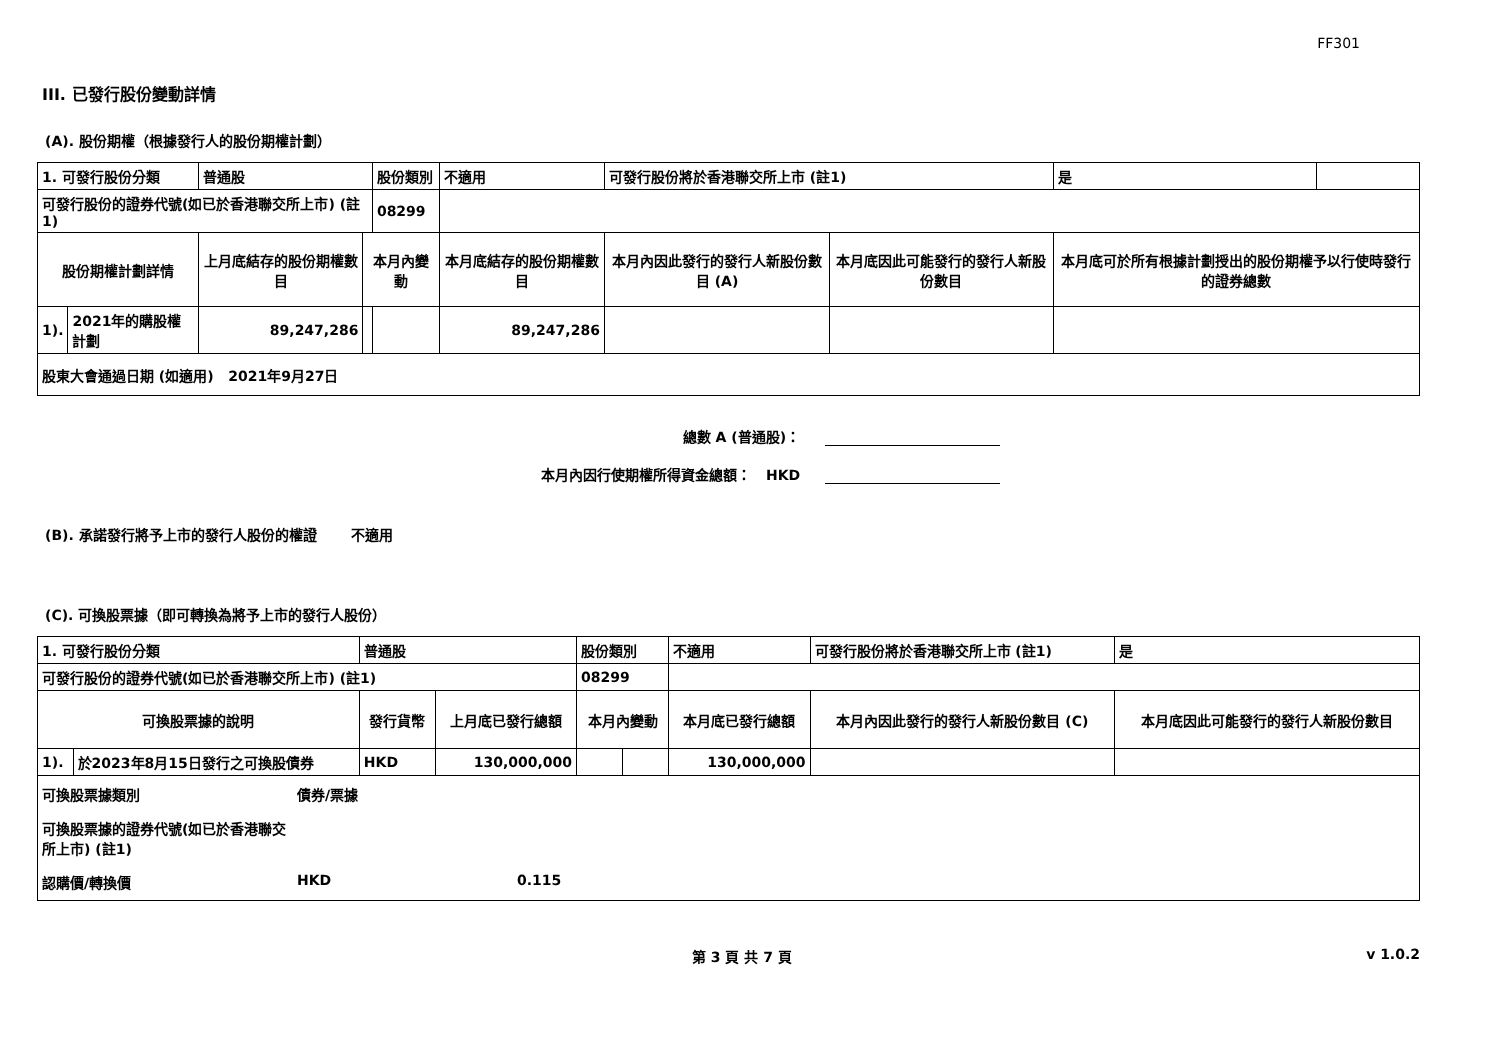FF301
III. 已發行股份變動詳情
(A). 股份期權（根據發行人的股份期權計劃）
| 1. 可發行股份分類 | | 普通股 | | 股份類別 | 不適用 | 可發行股份將於香港聯交所上市 (註1) | | 是 | |
| 可發行股份的證券代號(如已於香港聯交所上市) (註1) | | | | 08299 | | | | | |
| 股份期權計劃詳情 | | 上月底結存的股份期權數目 | 本月內變動 | | 本月底結存的股份期權數目 | 本月內因此發行的發行人新股份數目 (A) | 本月底因此可能發行的發行人新股份數目 | 本月底可於所有根據計劃授出的股份期權予以行使時發行的證券總數 | |
| 1). | 2021年的購股權計劃 | 89,247,286 | | | 89,247,286 | | | | |
| 股東大會通過日期 (如適用) 2021年9月27日 | | | | | | | | | |
總數 A (普通股)：
本月內因行使期權所得資金總額： HKD
(B). 承諾發行將予上市的發行人股份的權證 不適用
(C). 可換股票據（即可轉換為將予上市的發行人股份）
| 1. 可發行股份分類 | | 普通股 | | 股份類別 | | 不適用 | 可發行股份將於香港聯交所上市 (註1) | | 是 |
| 可發行股份的證券代號(如已於香港聯交所上市) (註1) | | | | 08299 | | | | | |
| 可換股票據的說明 | | 發行貨幣 | 上月底已發行總額 | 本月內變動 | | 本月底已發行總額 | 本月內因此發行的發行人新股份數目 (C) | 本月底因此可能發行的發行人新股份數目 | |
| 1). | 於2023年8月15日發行之可換股債券 | HKD | 130,000,000 | | | 130,000,000 | | | |
| 可換股票據類別 債券/票據 可換股票據的證券代號(如已於香港聯交所上市) (註1) 認購價/轉換價 HKD 0.115 | | | | | | | | | |
第 3 頁 共 7 頁 v 1.0.2